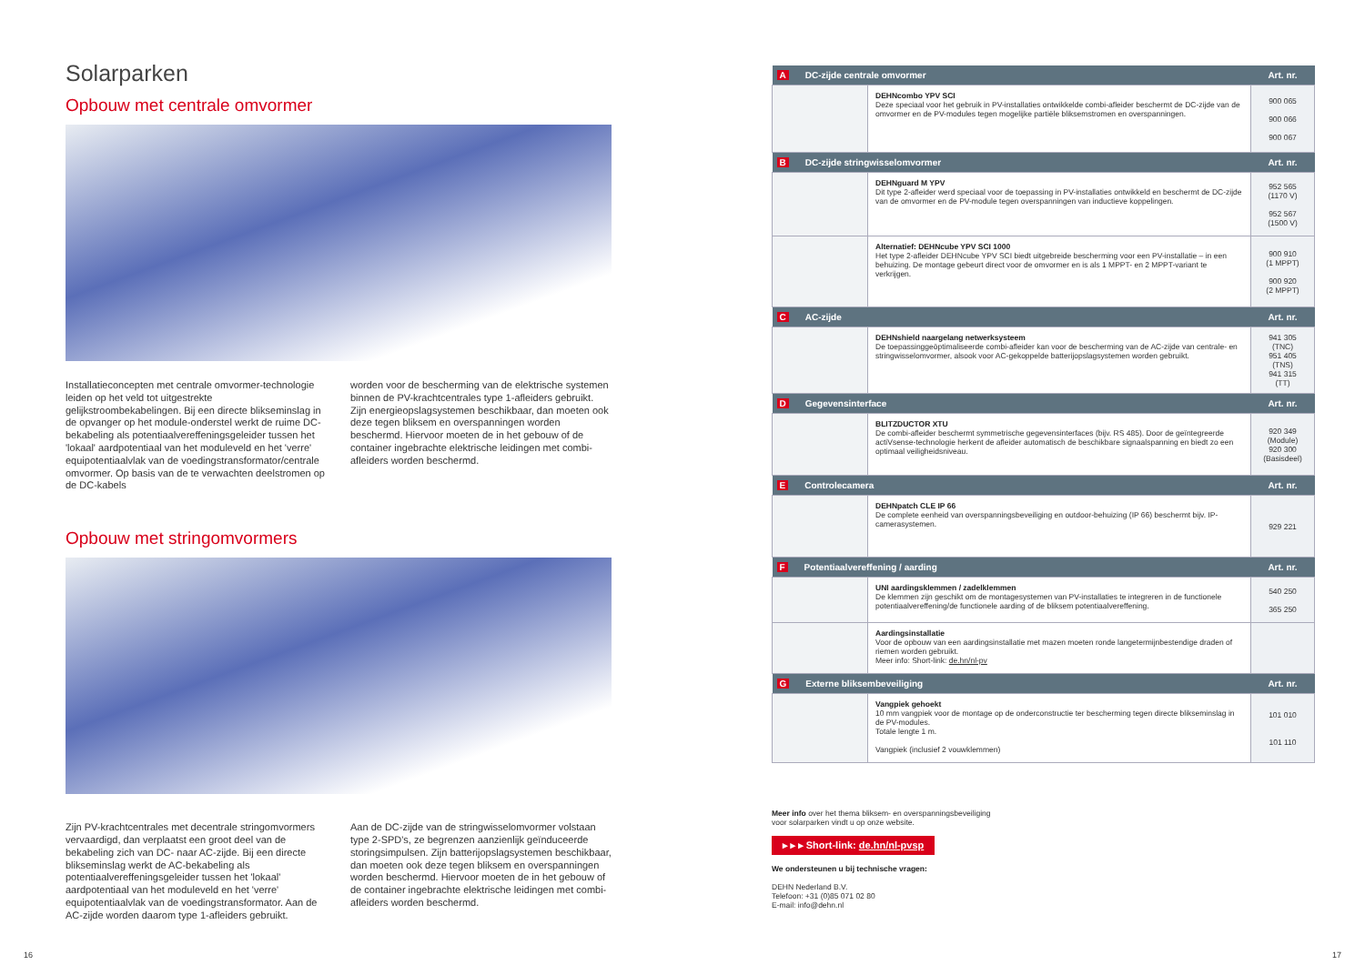Solarparken
Opbouw met centrale omvormer
Installatieconcepten met centrale omvormer-technologie leiden op het veld tot uitgestrekte gelijkstroombekabelingen. Bij een directe blikseminslag in de opvanger op het module-onderstel werkt de ruime DC-bekabeling als potentiaalvereffeningsgeleider tussen het 'lokaal' aardpotentiaal van het moduleveld en het 'verre' equipotentiaalvlak van de voedingstransformator/centrale omvormer. Op basis van de te verwachten deelstromen op de DC-kabels
worden voor de bescherming van de elektrische systemen binnen de PV-krachtcentrales type 1-afleiders gebruikt. Zijn energieopslagsystemen beschikbaar, dan moeten ook deze tegen bliksem en overspanningen worden beschermd. Hiervoor moeten de in het gebouw of de container ingebrachte elektrische leidingen met combi-afleiders worden beschermd.
Opbouw met stringomvormers
Zijn PV-krachtcentrales met decentrale stringomvormers vervaardigd, dan verplaatst een groot deel van de bekabeling zich van DC- naar AC-zijde. Bij een directe blikseminslag werkt de AC-bekabeling als potentiaalvereffeningsgeleider tussen het 'lokaal' aardpotentiaal van het moduleveld en het 'verre' equipotentiaalvlak van de voedingstransformator. Aan de AC-zijde worden daarom type 1-afleiders gebruikt.
Aan de DC-zijde van de stringwisselomvormer volstaan type 2-SPD's, ze begrenzen aanzienlijk geïnduceerde storingsimpulsen. Zijn batterijopslagsystemen beschikbaar, dan moeten ook deze tegen bliksem en overspanningen worden beschermd. Hiervoor moeten de in het gebouw of de container ingebrachte elektrische leidingen met combi-afleiders worden beschermd.
| A DC-zijde centrale omvormer | | Art. nr. |
| --- | --- | --- |
| | DEHNcombo YPV SCI Deze speciaal voor het gebruik in PV-installaties ontwikkelde combi-afleider beschermt de DC-zijde van de omvormer en de PV-modules tegen mogelijke partiële bliksemstromen en overspanningen. | 900 065 900 066 900 067 |
| B DC-zijde stringwisselomvormer | | Art. nr. |
| | DEHNguard M YPV Dit type 2-afleider werd speciaal voor de toepassing in PV-installaties ontwikkeld en beschermt de DC-zijde van de omvormer en de PV-module tegen overspanningen van inductieve koppelingen. | 952 565 (1170 V) 952 567 (1500 V) |
| | Alternatief: DEHNcube YPV SCI 1000 Het type 2-afleider DEHNcube YPV SCI biedt uitgebreide bescherming voor een PV-installatie – in een behuizing. De montage gebeurt direct voor de omvormer en is als 1 MPPT- en 2 MPPT-variant te verkrijgen. | 900 910 (1 MPPT) 900 920 (2 MPPT) |
| C AC-zijde | | Art. nr. |
| | DEHNshield naargelang netwerksysteem De toepassinggeöptimaliseerde combi-afleider kan voor de bescherming van de AC-zijde van centrale- en stringwisselomvormer, alsook voor AC-gekoppelde batterijopslagsystemen worden gebruikt. | 941 305 (TNC) 951 405 (TNS) 941 315 (TT) |
| D Gegevensinterface | | Art. nr. |
| | BLITZDUCTOR XTU De combi-afleider beschermt symmetrische gegevensinterfaces (bijv. RS 485). Door de geïntegreerde actiVsense-technologie herkent de afleider automatisch de beschikbare signaalspanning en biedt zo een optimaal veiligheidsniveau. | 920 349 (Module) 920 300 (Basisdeel) |
| E Controlecamera | | Art. nr. |
| | DEHNpatch CLE IP 66 De complete eenheid van overspanningsbeveiliging en outdoor-behuizing (IP 66) beschermt bijv. IP-camerasystemen. | 929 221 |
| F Potentiaalvereffening / aarding | | Art. nr. |
| | UNI aardingsklemmen / zadelklemmen De klemmen zijn geschikt om de montagesystemen van PV-installaties te integreren in de functionele potentiaalvereffening/de functionele aarding of de bliksem potentiaalvereffening. | 540 250 365 250 |
| | Aardingsinstallatie Voor de opbouw van een aardingsinstallatie met mazen moeten ronde langetermijnbestendige draden of riemen worden gebruikt. Meer info: Short-link: de.hn/nl-pv | |
| G Externe bliksembeveiliging | | Art. nr. |
| | Vangpiek gehoekt 10 mm vangpiek voor de montage op de onderconstructie ter bescherming tegen directe blikseminslag in de PV-modules. Totale lengte 1 m. Vangpiek (inclusief 2 vouwklemmen) | 101 010 101 110 |
Meer info over het thema bliksem- en overspanningsbeveiliging
voor solarparken vindt u op onze website.
▸ ▸ ▸ Short-link: de.hn/nl-pvsp
We ondersteunen u bij technische vragen:
DEHN Nederland B.V.
Telefoon: +31 (0)85 071 02 80
E-mail: info@dehn.nl
16 17